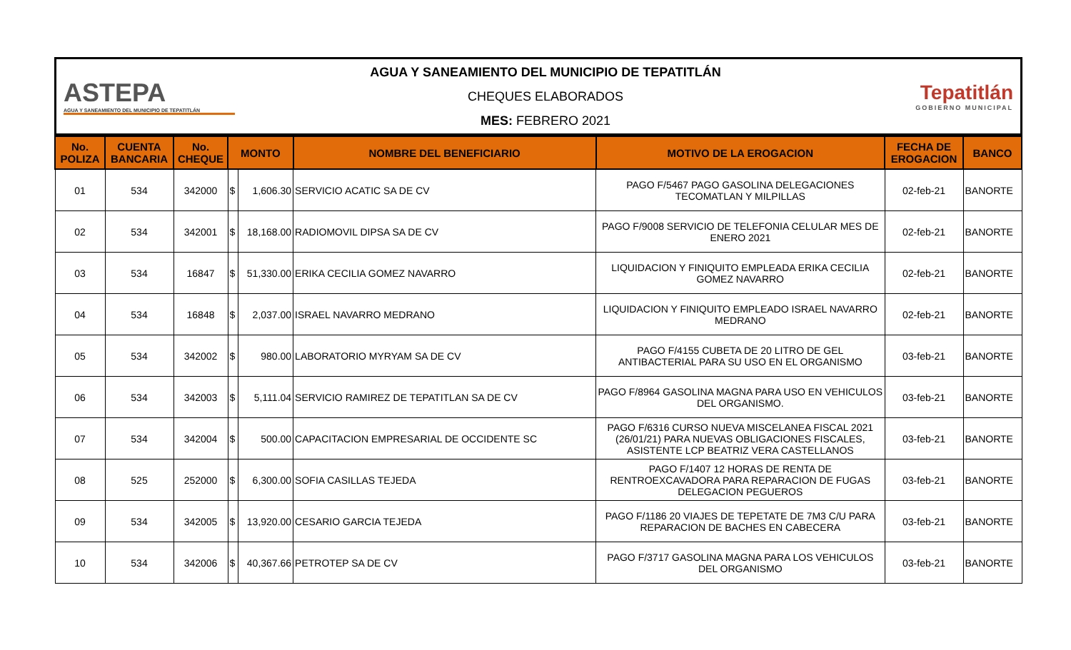ASTEPA
AGUA Y SANEAMIENTO DEL MUNICIPIO DE TEPATITLÁN
AGUA Y SANEAMIENTO DEL MUNICIPIO DE TEPATITLÁN
CHEQUES ELABORADOS
MES: FEBRERO 2021
Tepatitlán
GOBIERNO MUNICIPAL
| No. POLIZA | CUENTA BANCARIA | No. CHEQUE | MONTO | | NOMBRE DEL BENEFICIARIO | MOTIVO DE LA EROGACION | FECHA DE EROGACION | BANCO |
| --- | --- | --- | --- | --- | --- | --- | --- | --- |
| 01 | 534 | 342000 | $ | 1,606.30 | SERVICIO ACATIC SA DE CV | PAGO F/5467 PAGO GASOLINA DELEGACIONES TECOMATLAN Y MILPILLAS | 02-feb-21 | BANORTE |
| 02 | 534 | 342001 | $ | 18,168.00 | RADIOMOVIL DIPSA SA DE CV | PAGO F/9008 SERVICIO DE TELEFONIA CELULAR MES DE ENERO 2021 | 02-feb-21 | BANORTE |
| 03 | 534 | 16847 | $ | 51,330.00 | ERIKA CECILIA GOMEZ NAVARRO | LIQUIDACION Y FINIQUITO EMPLEADA ERIKA CECILIA GOMEZ NAVARRO | 02-feb-21 | BANORTE |
| 04 | 534 | 16848 | $ | 2,037.00 | ISRAEL NAVARRO MEDRANO | LIQUIDACION Y FINIQUITO EMPLEADO ISRAEL NAVARRO MEDRANO | 02-feb-21 | BANORTE |
| 05 | 534 | 342002 | $ | 980.00 | LABORATORIO MYRYAM SA DE CV | PAGO F/4155 CUBETA DE 20 LITRO DE GEL ANTIBACTERIAL PARA SU USO EN EL ORGANISMO | 03-feb-21 | BANORTE |
| 06 | 534 | 342003 | $ | 5,111.04 | SERVICIO RAMIREZ DE TEPATITLAN SA DE CV | PAGO F/8964 GASOLINA MAGNA PARA USO EN VEHICULOS DEL ORGANISMO. | 03-feb-21 | BANORTE |
| 07 | 534 | 342004 | $ | 500.00 | CAPACITACION EMPRESARIAL DE OCCIDENTE SC | PAGO F/6316 CURSO NUEVA MISCELANEA FISCAL 2021 (26/01/21) PARA NUEVAS OBLIGACIONES FISCALES, ASISTENTE LCP BEATRIZ VERA CASTELLANOS | 03-feb-21 | BANORTE |
| 08 | 525 | 252000 | $ | 6,300.00 | SOFIA CASILLAS TEJEDA | PAGO F/1407 12 HORAS DE RENTA DE RENTROEXCAVADORA PARA REPARACION DE FUGAS DELEGACION PEGUEROS | 03-feb-21 | BANORTE |
| 09 | 534 | 342005 | $ | 13,920.00 | CESARIO GARCIA TEJEDA | PAGO F/1186 20 VIAJES DE TEPETATE DE 7M3 C/U PARA REPARACION DE BACHES EN CABECERA | 03-feb-21 | BANORTE |
| 10 | 534 | 342006 | $ | 40,367.66 | PETROTEP SA DE CV | PAGO F/3717 GASOLINA MAGNA PARA LOS VEHICULOS DEL ORGANISMO | 03-feb-21 | BANORTE |